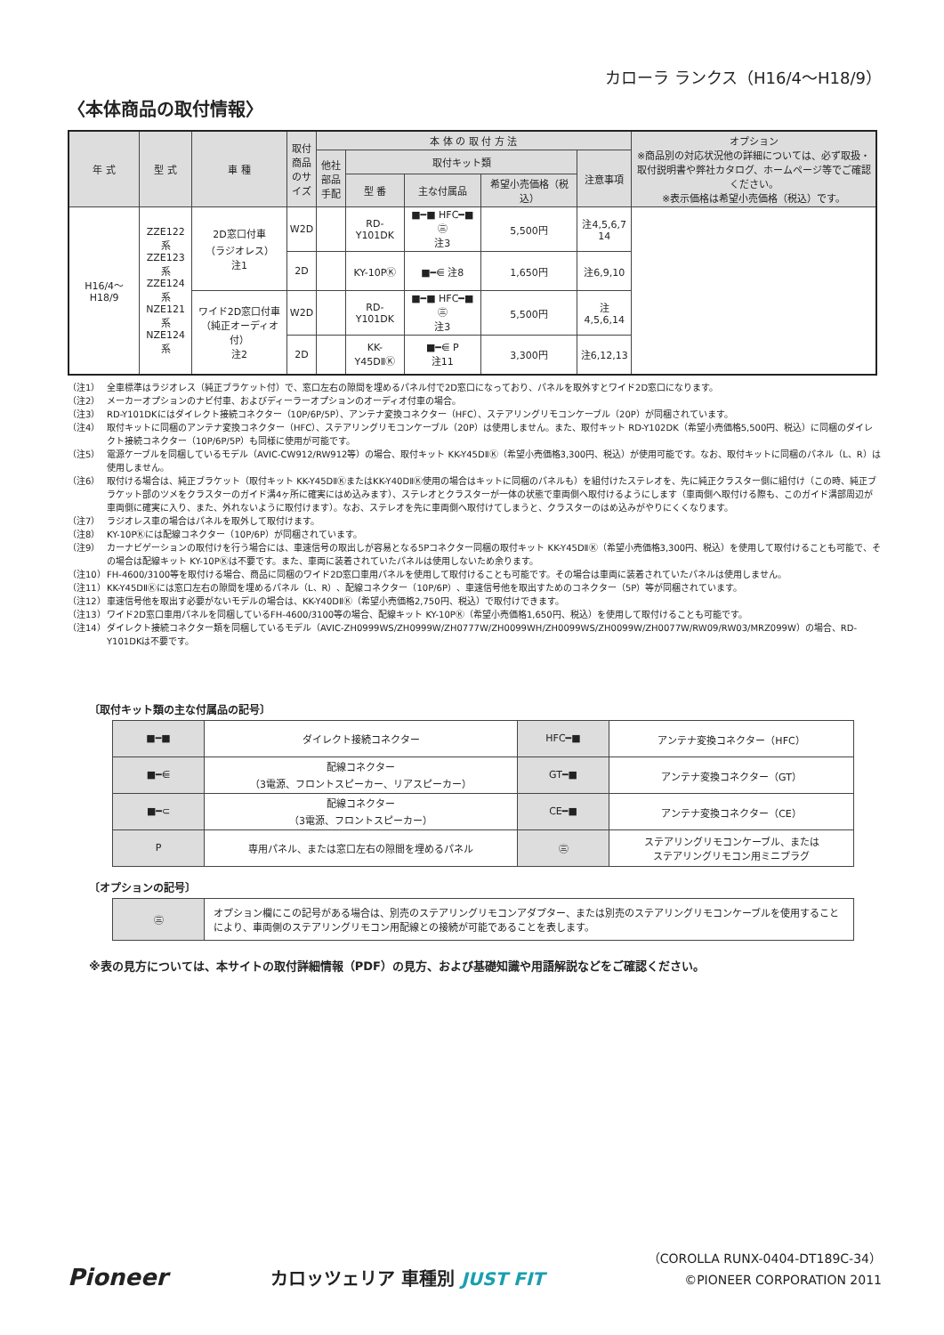カローラ ランクス（H16/4〜H18/9）
〈本体商品の取付情報〉
| 年 式 | 型 式 | 車 種 | 取付商品のサイズ | 本 体 の 取 付 方 法 | | | | | オプション ※商品別の対応状況他の詳細については、必ず取扱・取付説明書や弊社カタログ、ホームページ等でご確認ください。 ※表示価格は希望小売価格（税込）です。 |
| --- | --- | --- | --- | --- | --- | --- | --- | --- | --- |
| | | | | 他社部品手配 | 取付キット類 | | | 注意事項 | |
| | | | | | 型 番 | 主な付属品 | 希望小売価格（税込） | | |
| H16/4〜H18/9 | ZZE122系 ZZE123系 ZZE124系 NZE121系 NZE124系 | 2D窓口付車 （ラジオレス） 注1 | W2D | | RD-Y101DK | ■━■ HFC━■ ㊂ 注3 | 5,500円 | 注4,5,6,7 14 | |
| | | | 2D | | KY-10PⓀ | ■━⋹ 注8 | 1,650円 | 注6,9,10 | |
| | | ワイド2D窓口付車 （純正オーディオ付） 注2 | W2D | | RD-Y101DK | ■━■ HFC━■ ㊂ 注3 | 5,500円 | 注4,5,6,14 | |
| | | | 2D | | KK-Y45DⅡⓀ | ■━⋹ P 注11 | 3,300円 | 注6,12,13 | |
（注1） 全車標準はラジオレス（純正ブラケット付）で、窓口左右の隙間を埋めるパネル付で2D窓口になっており、パネルを取外すとワイド2D窓口になります。
（注2） メーカーオプションのナビ付車、およびディーラーオプションのオーディオ付車の場合。
（注3） RD-Y101DKにはダイレクト接続コネクター（10P/6P/5P）、アンテナ変換コネクター（HFC）、ステアリングリモコンケーブル（20P）が同梱されています。
（注4） 取付キットに同梱のアンテナ変換コネクター（HFC）、ステアリングリモコンケーブル（20P）は使用しません。また、取付キット RD-Y102DK（希望小売価格5,500円、税込）に同梱のダイレクト接続コネクター（10P/6P/5P）も同様に使用が可能です。
（注5） 電源ケーブルを同梱しているモデル（AVIC-CW912/RW912等）の場合、取付キット KK-Y45DⅡⓀ（希望小売価格3,300円、税込）が使用可能です。なお、取付キットに同梱のパネル（L、R）は使用しません。
（注6） 取付ける場合は、純正ブラケット（取付キット KK-Y45DⅡⓀまたはKK-Y40DⅡⓀ使用の場合はキットに同梱のパネルも）を組付けたステレオを、先に純正クラスター側に組付け（この時、純正ブラケット部のツメをクラスターのガイド溝4ヶ所に確実にはめ込みます）、ステレオとクラスターが一体の状態で車両側へ取付けるようにします（車両側へ取付ける際も、このガイド溝部周辺が車両側に確実に入り、また、外れないように取付けます）。なお、ステレオを先に車両側へ取付けてしまうと、クラスターのはめ込みがやりにくくなります。
（注7） ラジオレス車の場合はパネルを取外して取付けます。
（注8） KY-10PⓀには配線コネクター（10P/6P）が同梱されています。
（注9） カーナビゲーションの取付けを行う場合には、車速信号の取出しが容易となる5Pコネクター同梱の取付キット KK-Y45DⅡⓀ（希望小売価格3,300円、税込）を使用して取付けることも可能で、その場合は配線キット KY-10PⓀは不要です。また、車両に装着されていたパネルは使用しないため余ります。
（注10） FH-4600/3100等を取付ける場合、商品に同梱のワイド2D窓口車用パネルを使用して取付けることも可能です。その場合は車両に装着されていたパネルは使用しません。
（注11） KK-Y45DⅡⓀには窓口左右の隙間を埋めるパネル（L、R）、配線コネクター（10P/6P）、車速信号他を取出すためのコネクター（5P）等が同梱されています。
（注12） 車速信号他を取出す必要がないモデルの場合は、KK-Y40DⅡⓀ（希望小売価格2,750円、税込）で取付けできます。
（注13） ワイド2D窓口車用パネルを同梱しているFH-4600/3100等の場合、配線キット KY-10PⓀ（希望小売価格1,650円、税込）を使用して取付けることも可能です。
（注14） ダイレクト接続コネクター類を同梱しているモデル（AVIC-ZH0999WS/ZH0999W/ZH0777W/ZH0099WH/ZH0099WS/ZH0099W/ZH0077W/RW09/RW03/MRZ099W）の場合、RD-Y101DKは不要です。
〔取付キット類の主な付属品の記号〕
| ■━■ | ダイレクト接続コネクター | HFC━■ | アンテナ変換コネクター（HFC） |
| ■━⋹ | 配線コネクター （3電源、フロントスピーカー、リアスピーカー） | GT━■ | アンテナ変換コネクター（GT） |
| ■━⊂ | 配線コネクター （3電源、フロントスピーカー） | CE━■ | アンテナ変換コネクター（CE） |
| P | 専用パネル、または窓口左右の隙間を埋めるパネル | ㊂ | ステアリングリモコンケーブル、または ステアリングリモコン用ミニプラグ |
〔オプションの記号〕
| ㊂ | オプション欄にこの記号がある場合は、別売のステアリングリモコンアダプター、または別売のステアリングリモコンケーブルを使用することにより、車両側のステアリングリモコン用配線との接続が可能であることを表します。 |
※表の見方については、本サイトの取付詳細情報（PDF）の見方、および基礎知識や用語解説などをご確認ください。
Pioneer
カロッツェリア 車種別 JUST FIT
（COROLLA RUNX-0404-DT189C-34）
©PIONEER CORPORATION 2011